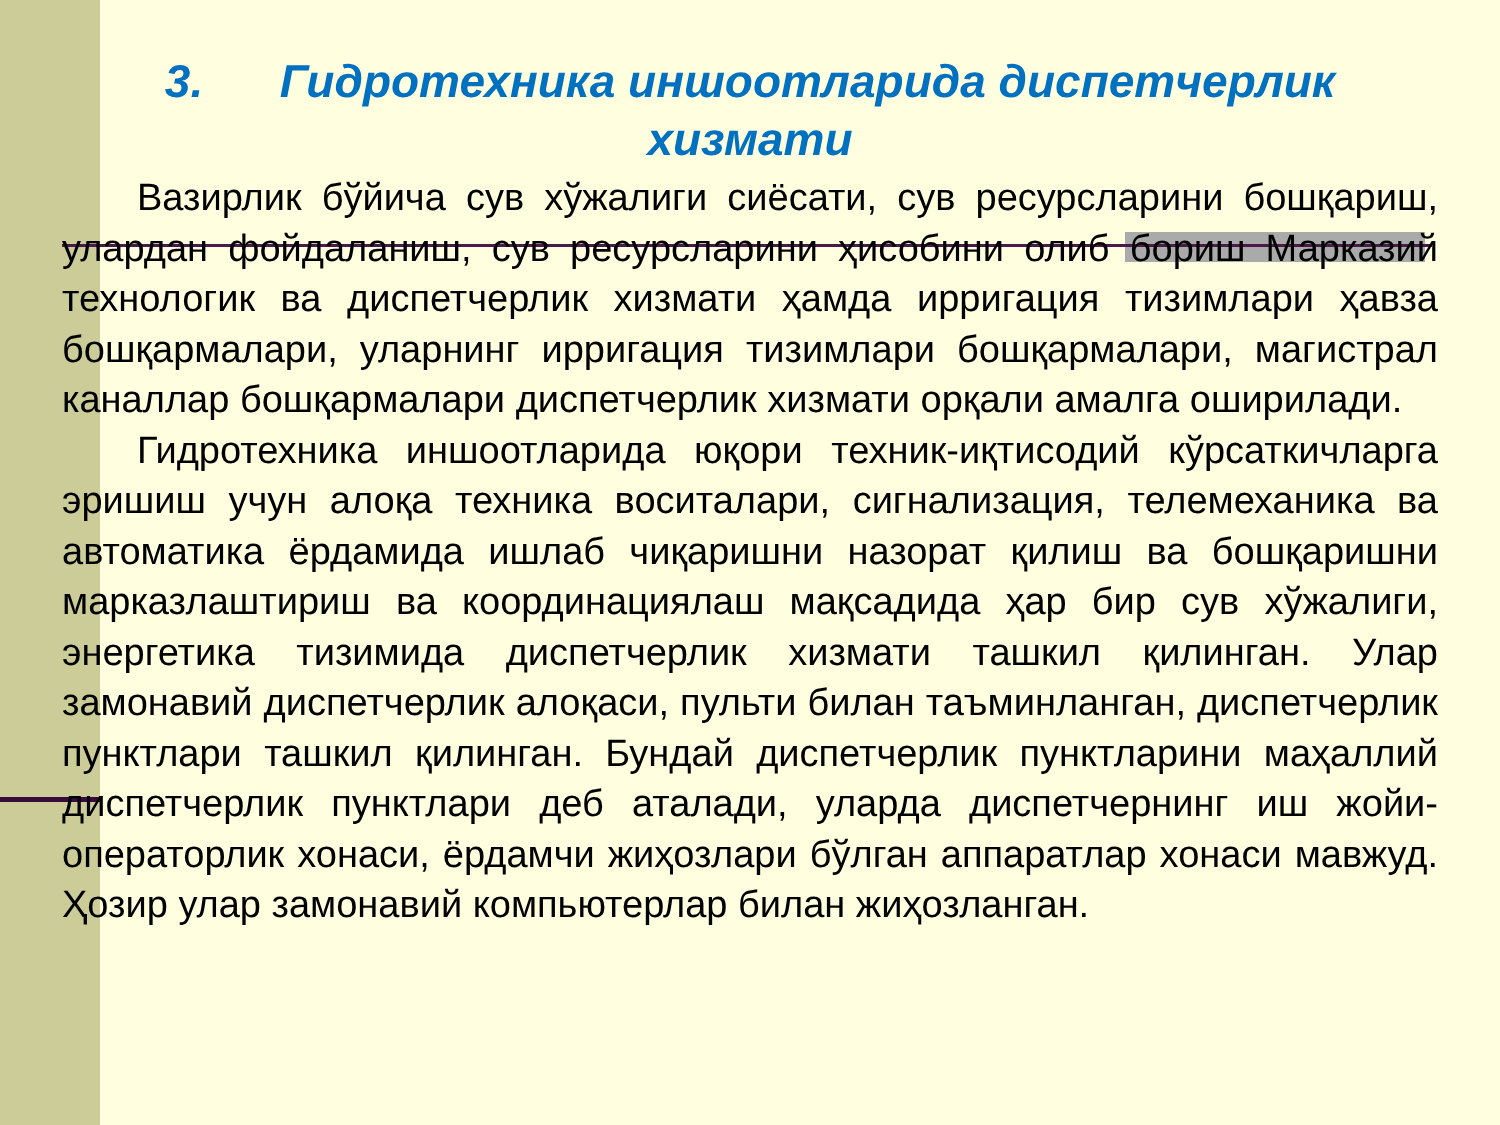3. Гидротехника иншоотларида диспетчерлик хизмати
Вазирлик бўйича сув хўжалиги сиёсати, сув ресурсларини бошқариш, улардан фойдаланиш, сув ресурсларини ҳисобини олиб бориш Марказий технологик ва диспетчерлик хизмати ҳамда ирригация тизимлари ҳавза бошқармалари, уларнинг ирригация тизимлари бошқармалари, магистрал каналлар бошқармалари диспетчерлик хизмати орқали амалга оширилади.
Гидротехника иншоотларида юқори техник-иқтисодий кўрсаткичларга эришиш учун алоқа техника воситалари, сигнализация, телемеханика ва автоматика ёрдамида ишлаб чиқаришни назорат қилиш ва бошқаришни марказлаштириш ва координациялаш мақсадида ҳар бир сув хўжалиги, энергетика тизимида диспетчерлик хизмати ташкил қилинган. Улар замонавий диспетчерлик алоқаси, пульти билан таъминланган, диспетчерлик пунктлари ташкил қилинган. Бундай диспетчерлик пунктларини маҳаллий диспетчерлик пунктлари деб аталади, уларда диспетчернинг иш жойи-операторлик хонаси, ёрдамчи жиҳозлари бўлган аппаратлар хонаси мавжуд. Ҳозир улар замонавий компьютерлар билан жиҳозланган.